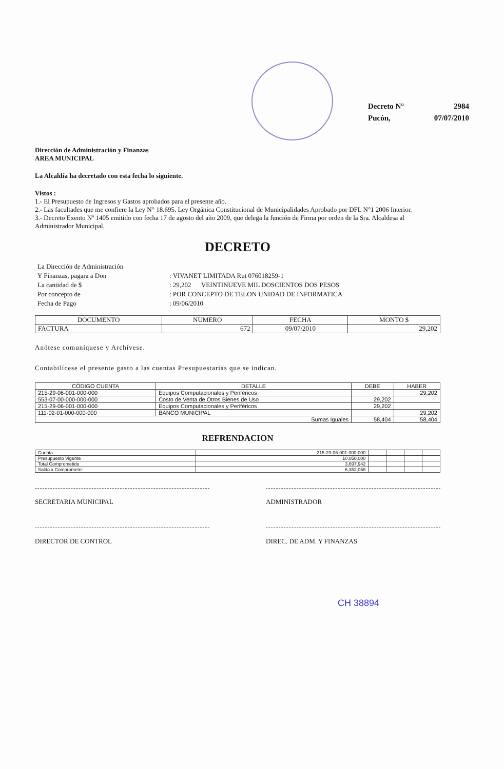| Decreto N° | 2984 |
| Pucón, | 07/07/2010 |
Dirección de Administración y Finanzas
AREA MUNICIPAL
La Alcaldía ha decretado con esta fecha lo siguiente.
Vistos :
1.- El Presupuesto de Ingresos y Gastos aprobados para el presente año.
2.- Las facultades que me confiere la Ley N° 18.695. Ley Orgánica Constitucional de Municipalidades Aprobado por DFL N°1 2006 Interior.
3.- Decreto Exento Nº 1405 emitido con fecha 17 de agosto del año 2009, que delega la función de Firma por orden de la Sra. Alcaldesa al Administrador Municipal.
DECRETO
| La Dirección de Administración | |
| Y Finanzas, pagara a Don | : VIVANET LIMITADA Rut 076018259-1 |
| La cantidad de $ | : 29,202 VEINTINUEVE MIL DOSCIENTOS DOS PESOS |
| Por concepto de | : POR CONCEPTO DE TELON UNIDAD DE INFORMATICA |
| Fecha de Pago | : 09/06/2010 |
| DOCUMENTO | NUMERO | FECHA | MONTO $ |
| --- | --- | --- | --- |
| FACTURA | 672 | 09/07/2010 | 29,202 |
Anótese comuníquese y Archívese.
Contabilícese el presente gasto a las cuentas Presupuestarias que se indican.
| CÓDIGO CUENTA | DETALLE | DEBE | HABER |
| --- | --- | --- | --- |
| 215-29-06-001-000-000 | Equipos Computacionales y Periféricos | | 29,202 |
| 553-07-00-000-000-000 | Costo de Venta de Otros Bienes de Uso | 29,202 | |
| 215-29-06-001-000-000 | Equipos Computacionales y Periféricos | 29,202 | |
| 111-02-01-000-000-000 | BANCO MUNICIPAL | | 29,202 |
| Sumas Iguales | | 58,404 | 58,404 |
REFRENDACION
| Cuenta | 215-29-06-001-000-000 | | | | |
| Presupuesto Vigente | 10,050,000 | | | | |
| Total Comprometido | 3,697,942 | | | | |
| Saldo x Comprometer | 6,352,058 | | | | |
SECRETARIA MUNICIPAL ADMINISTRADOR
DIRECTOR DE CONTROL DIREC. DE ADM. Y FINANZAS
CH 38894